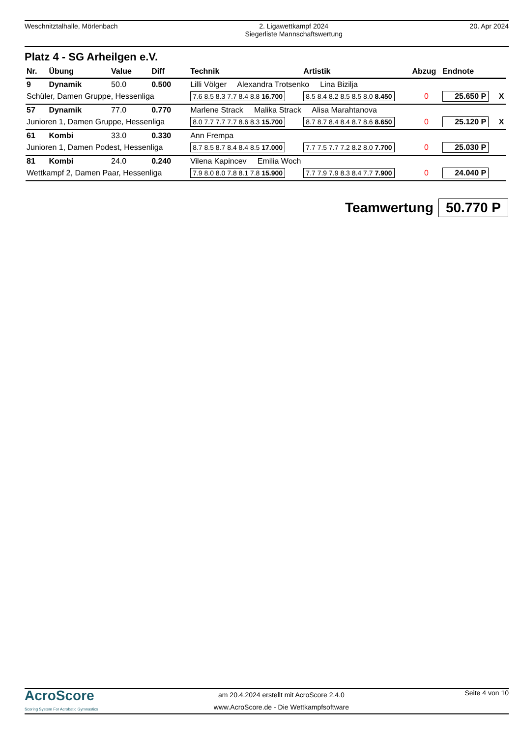Weschnitztalhalle, Mörlenbach 2. Ligawettkampf 2024
Siegerliste Mannschaftswertung
20. Apr 2024
Platz 4 - SG Arheilgen e.V.
| Nr. | Übung | Value | Diff | Technik | Artistik | Abzug | Endnote | |
| --- | --- | --- | --- | --- | --- | --- | --- | --- |
| 9 | Dynamik | 50.0 | 0.500 | Lilli Völger Alexandra Trotsenko Lina Bizilja | | | | |
| Schüler, Damen Gruppe, Hessenliga | | | | 7.6 8.5 8.3 7.7 8.4 8.8 16.700 | 8.5 8.4 8.2 8.5 8.5 8.0 8.450 | 0 | 25.650 P | X |
| 57 | Dynamik | 77.0 | 0.770 | Marlene Strack Malika Strack Alisa Marahtanova | | | | |
| Junioren 1, Damen Gruppe, Hessenliga | | | | 8.0 7.7 7.7 7.7 8.6 8.3 15.700 | 8.7 8.7 8.4 8.4 8.7 8.6 8.650 | 0 | 25.120 P | X |
| 61 | Kombi | 33.0 | 0.330 | Ann Frempa | | | | |
| Junioren 1, Damen Podest, Hessenliga | | | | 8.7 8.5 8.7 8.4 8.4 8.5 17.000 | 7.7 7.5 7.7 7.2 8.2 8.0 7.700 | 0 | 25.030 P | |
| 81 | Kombi | 24.0 | 0.240 | Vilena Kapincev Emilia Woch | | | | |
| Wettkampf 2, Damen Paar, Hessenliga | | | | 7.9 8.0 8.0 7.8 8.1 7.8 15.900 | 7.7 7.9 7.9 8.3 8.4 7.7 7.900 | 0 | 24.040 P | |
Teamwertung 50.770 P
AcroScore
Scoring System For Acrobatic Gymnastics
am 20.4.2024 erstellt mit AcroScore 2.4.0
www.AcroScore.de - Die Wettkampfsoftware
Seite 4 von 10